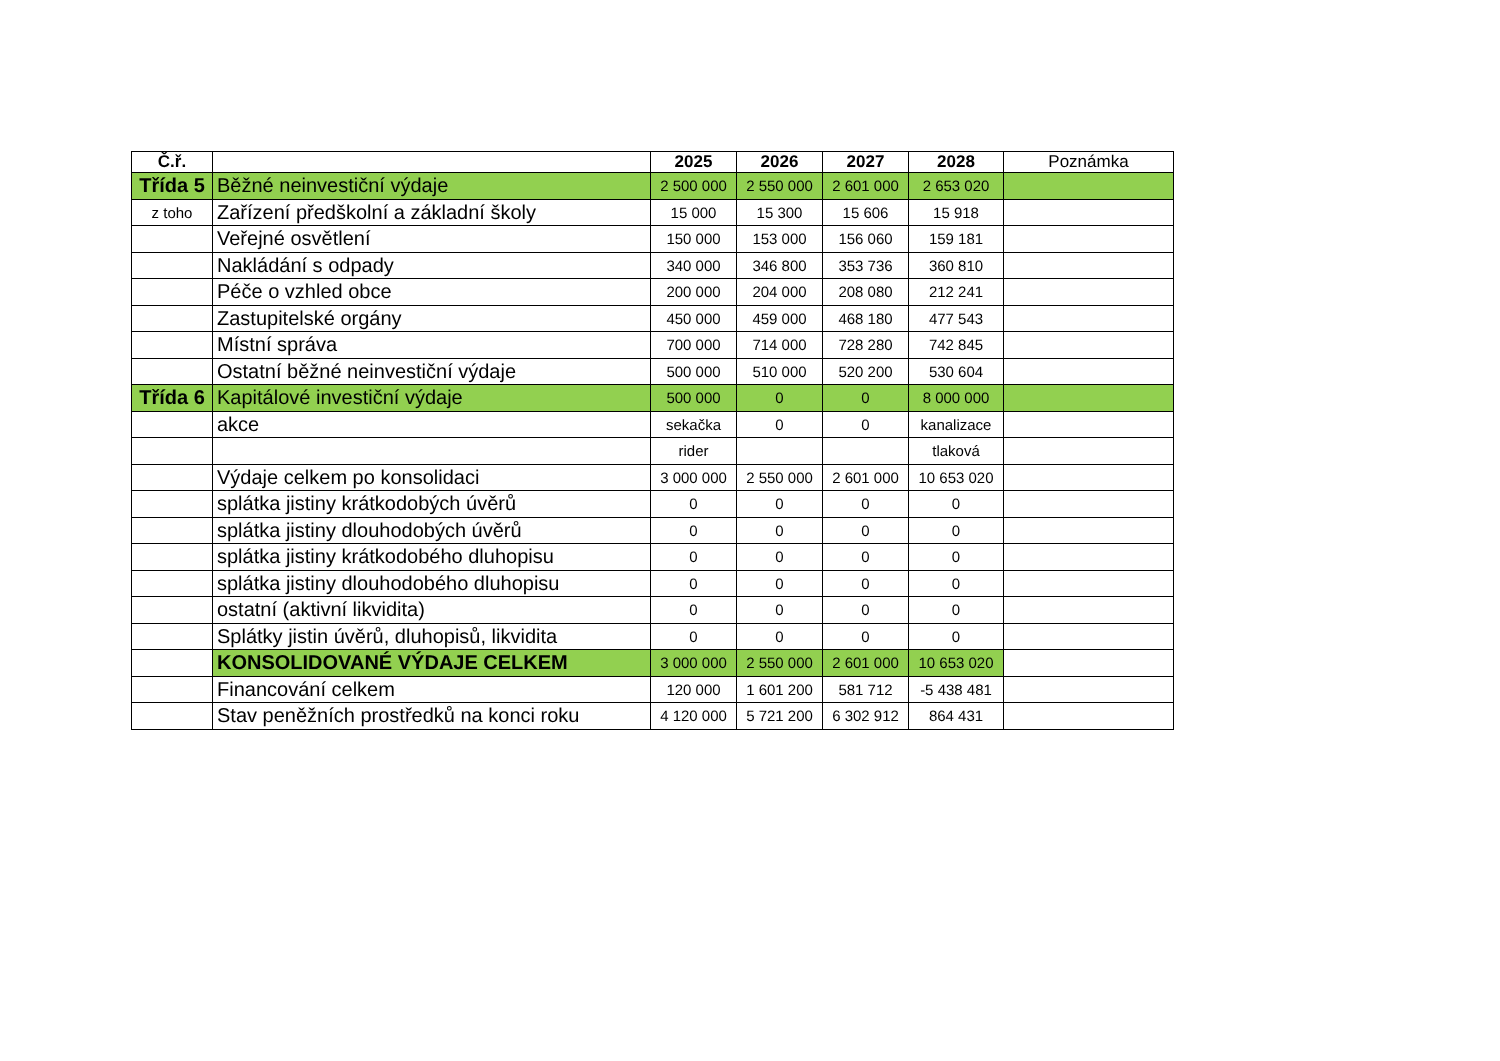| Č.ř. | | 2025 | 2026 | 2027 | 2028 | Poznámka |
| --- | --- | --- | --- | --- | --- | --- |
| Třída 5 | Běžné neinvestiční výdaje | 2 500 000 | 2 550 000 | 2 601 000 | 2 653 020 | |
| z toho | Zařízení předškolní a základní školy | 15 000 | 15 300 | 15 606 | 15 918 | |
| | Veřejné osvětlení | 150 000 | 153 000 | 156 060 | 159 181 | |
| | Nakládání s odpady | 340 000 | 346 800 | 353 736 | 360 810 | |
| | Péče o vzhled obce | 200 000 | 204 000 | 208 080 | 212 241 | |
| | Zastupitelské orgány | 450 000 | 459 000 | 468 180 | 477 543 | |
| | Místní správa | 700 000 | 714 000 | 728 280 | 742 845 | |
| | Ostatní běžné neinvestiční výdaje | 500 000 | 510 000 | 520 200 | 530 604 | |
| Třída 6 | Kapitálové investiční výdaje | 500 000 | 0 | 0 | 8 000 000 | |
| | akce | sekačka | 0 | 0 | kanalizace | |
| | | rider | | | tlaková | |
| | Výdaje celkem po konsolidaci | 3 000 000 | 2 550 000 | 2 601 000 | 10 653 020 | |
| | splátka jistiny krátkodobých úvěrů | 0 | 0 | 0 | 0 | |
| | splátka jistiny dlouhodobých úvěrů | 0 | 0 | 0 | 0 | |
| | splátka jistiny krátkodobého dluhopisu | 0 | 0 | 0 | 0 | |
| | splátka jistiny dlouhodobého dluhopisu | 0 | 0 | 0 | 0 | |
| | ostatní (aktivní likvidita) | 0 | 0 | 0 | 0 | |
| | Splátky jistin úvěrů, dluhopisů, likvidita | 0 | 0 | 0 | 0 | |
| | KONSOLIDOVANÉ VÝDAJE CELKEM | 3 000 000 | 2 550 000 | 2 601 000 | 10 653 020 | |
| | Financování celkem | 120 000 | 1 601 200 | 581 712 | -5 438 481 | |
| | Stav peněžních prostředků na konci roku | 4 120 000 | 5 721 200 | 6 302 912 | 864 431 | |